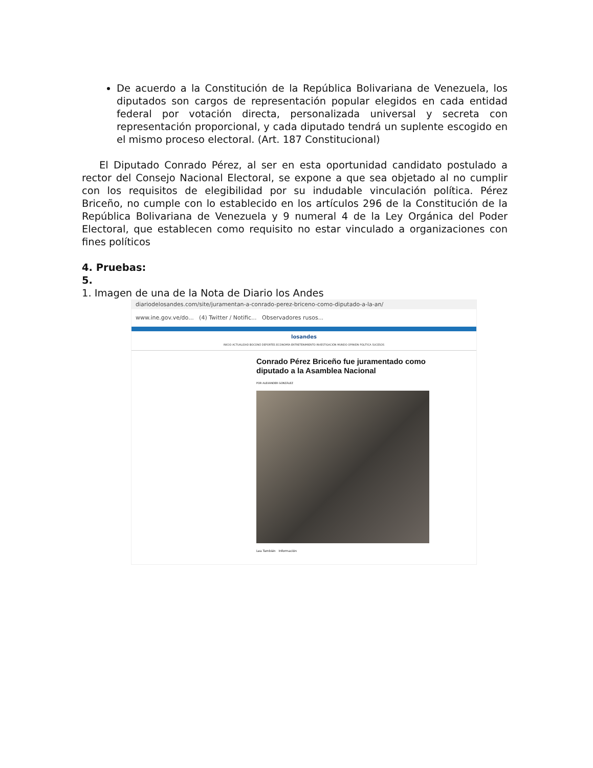De acuerdo a la Constitución de la República Bolivariana de Venezuela, los diputados son cargos de representación popular elegidos en cada entidad federal por votación directa, personalizada universal y secreta con representación proporcional, y cada diputado tendrá un suplente escogido en el mismo proceso electoral. (Art. 187 Constitucional)
El Diputado Conrado Pérez, al ser en esta oportunidad candidato postulado a rector del Consejo Nacional Electoral, se expone a que sea objetado al no cumplir con los requisitos de elegibilidad por su indudable vinculación política. Pérez Briceño, no cumple con lo establecido en los artículos 296 de la Constitución de la República Bolivariana de Venezuela y 9 numeral 4 de la Ley Orgánica del Poder Electoral, que establecen como requisito no estar vinculado a organizaciones con fines políticos
4. Pruebas:
5.
1. Imagen de una de la Nota de Diario los Andes
diariodelosandes.com/site/juramentan-a-conrado-perez-briceno-como-diputado-a-la-an/
www.ine.gov.ve/do... (4) Twitter / Notific... Observadores rusos...
losandes
INICIO ACTUALIDAD BOCONÓ DEPORTES ECONOMÍA ENTRETENIMIENTO INVESTIGACIÓN MUNDO OPINIÓN POLÍTICA SUCESOS
Conrado Pérez Briceño fue juramentado como diputado a la Asamblea Nacional
POR ALEXANDER GONZÁLEZ
Lea También Información